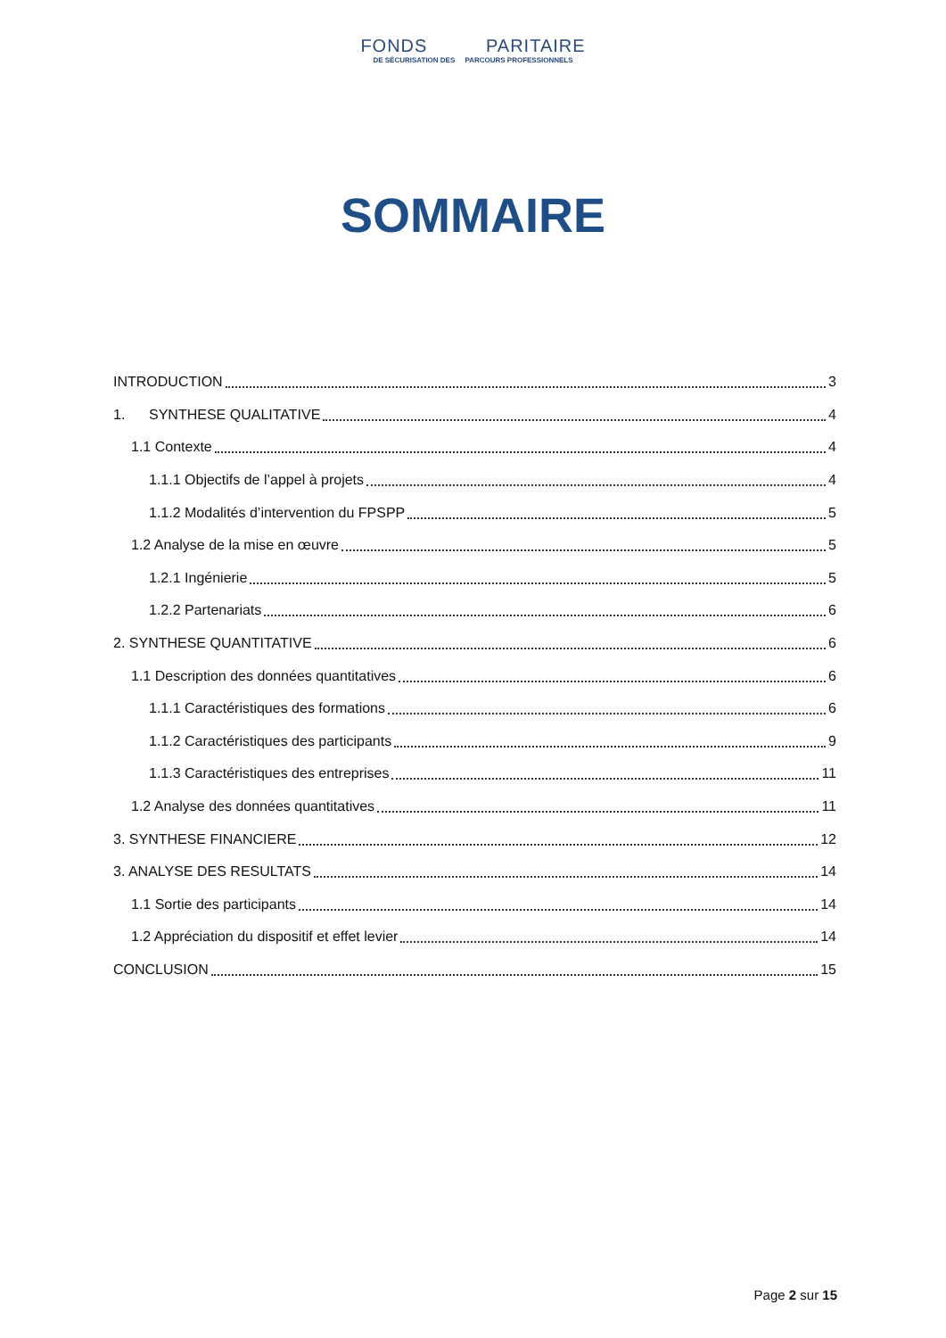FONDS PARITAIRE
DE SÉCURISATION DES PARCOURS PROFESSIONNELS
SOMMAIRE
INTRODUCTION 3
1. SYNTHESE QUALITATIVE 4
1.1 Contexte 4
1.1.1 Objectifs de l’appel à projets 4
1.1.2 Modalités d’intervention du FPSPP 5
1.2 Analyse de la mise en œuvre 5
1.2.1 Ingénierie 5
1.2.2 Partenariats 6
2. SYNTHESE QUANTITATIVE 6
1.1 Description des données quantitatives 6
1.1.1 Caractéristiques des formations 6
1.1.2 Caractéristiques des participants 9
1.1.3 Caractéristiques des entreprises 11
1.2 Analyse des données quantitatives 11
3. SYNTHESE FINANCIERE 12
3. ANALYSE DES RESULTATS 14
1.1 Sortie des participants 14
1.2 Appréciation du dispositif et effet levier 14
CONCLUSION 15
Page 2 sur 15